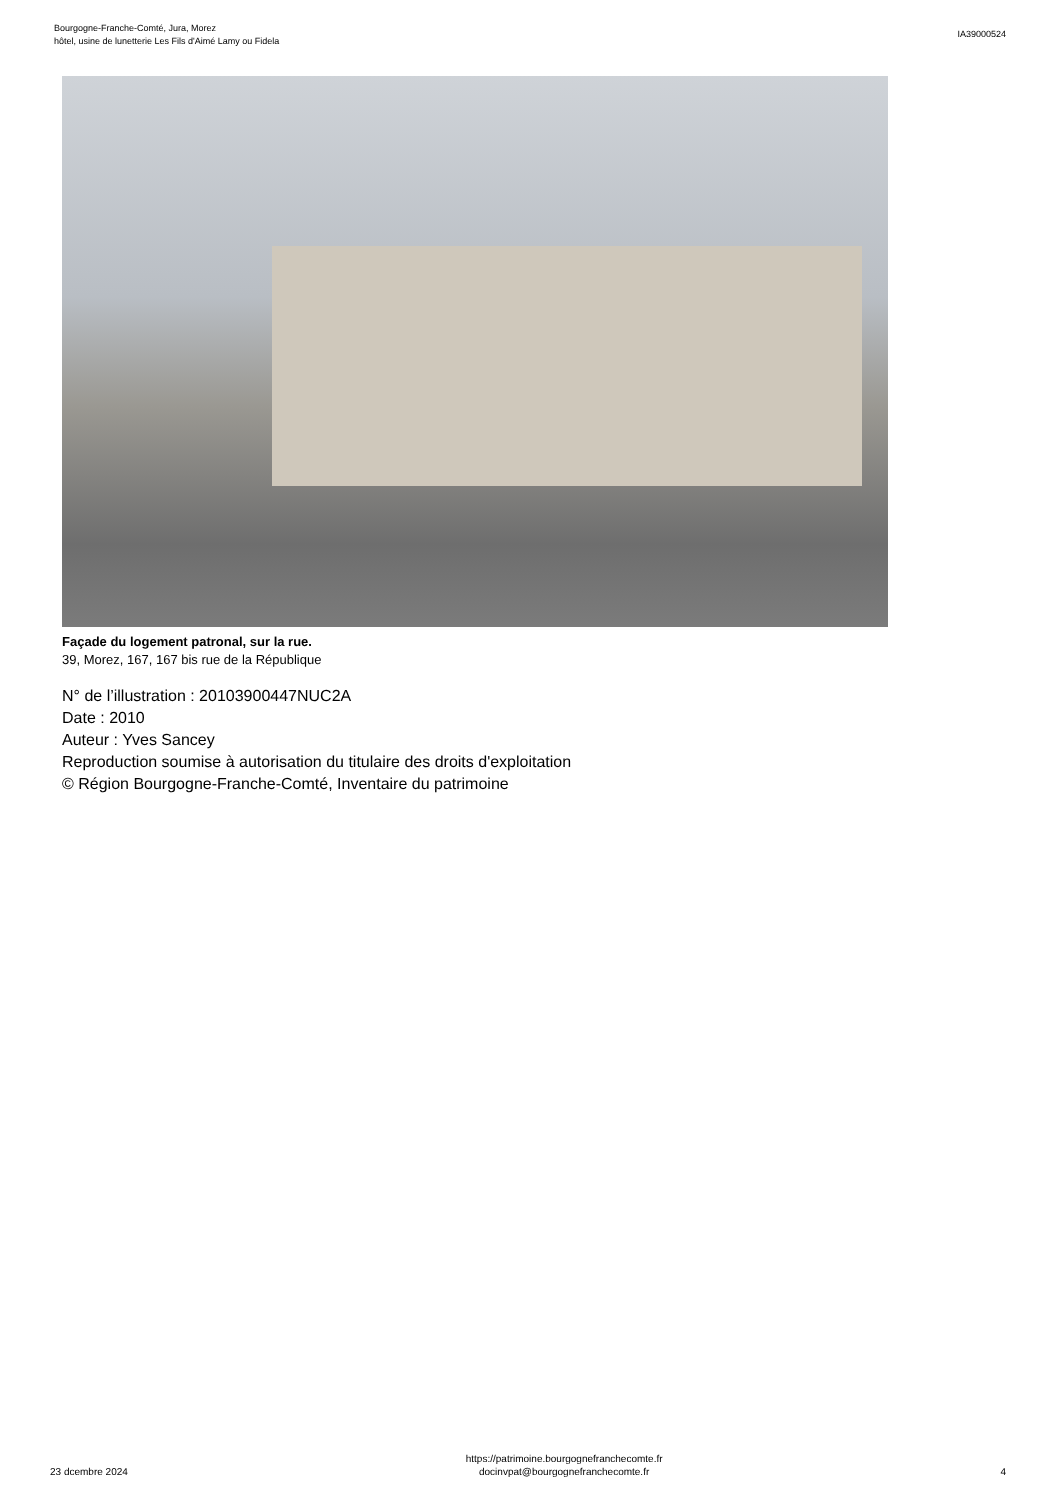Bourgogne-Franche-Comté, Jura, Morez
hôtel, usine de lunetterie Les Fils d'Aimé Lamy ou Fidela
IA39000524
Façade du logement patronal, sur la rue.
39, Morez, 167, 167 bis rue de la République
N° de l’illustration : 20103900447NUC2A
Date : 2010
Auteur : Yves Sancey
Reproduction soumise à autorisation du titulaire des droits d'exploitation
© Région Bourgogne-Franche-Comté, Inventaire du patrimoine
23 dcembre 2024
https://patrimoine.bourgognefranchecomte.fr
docinvpat@bourgognefranchecomte.fr
4